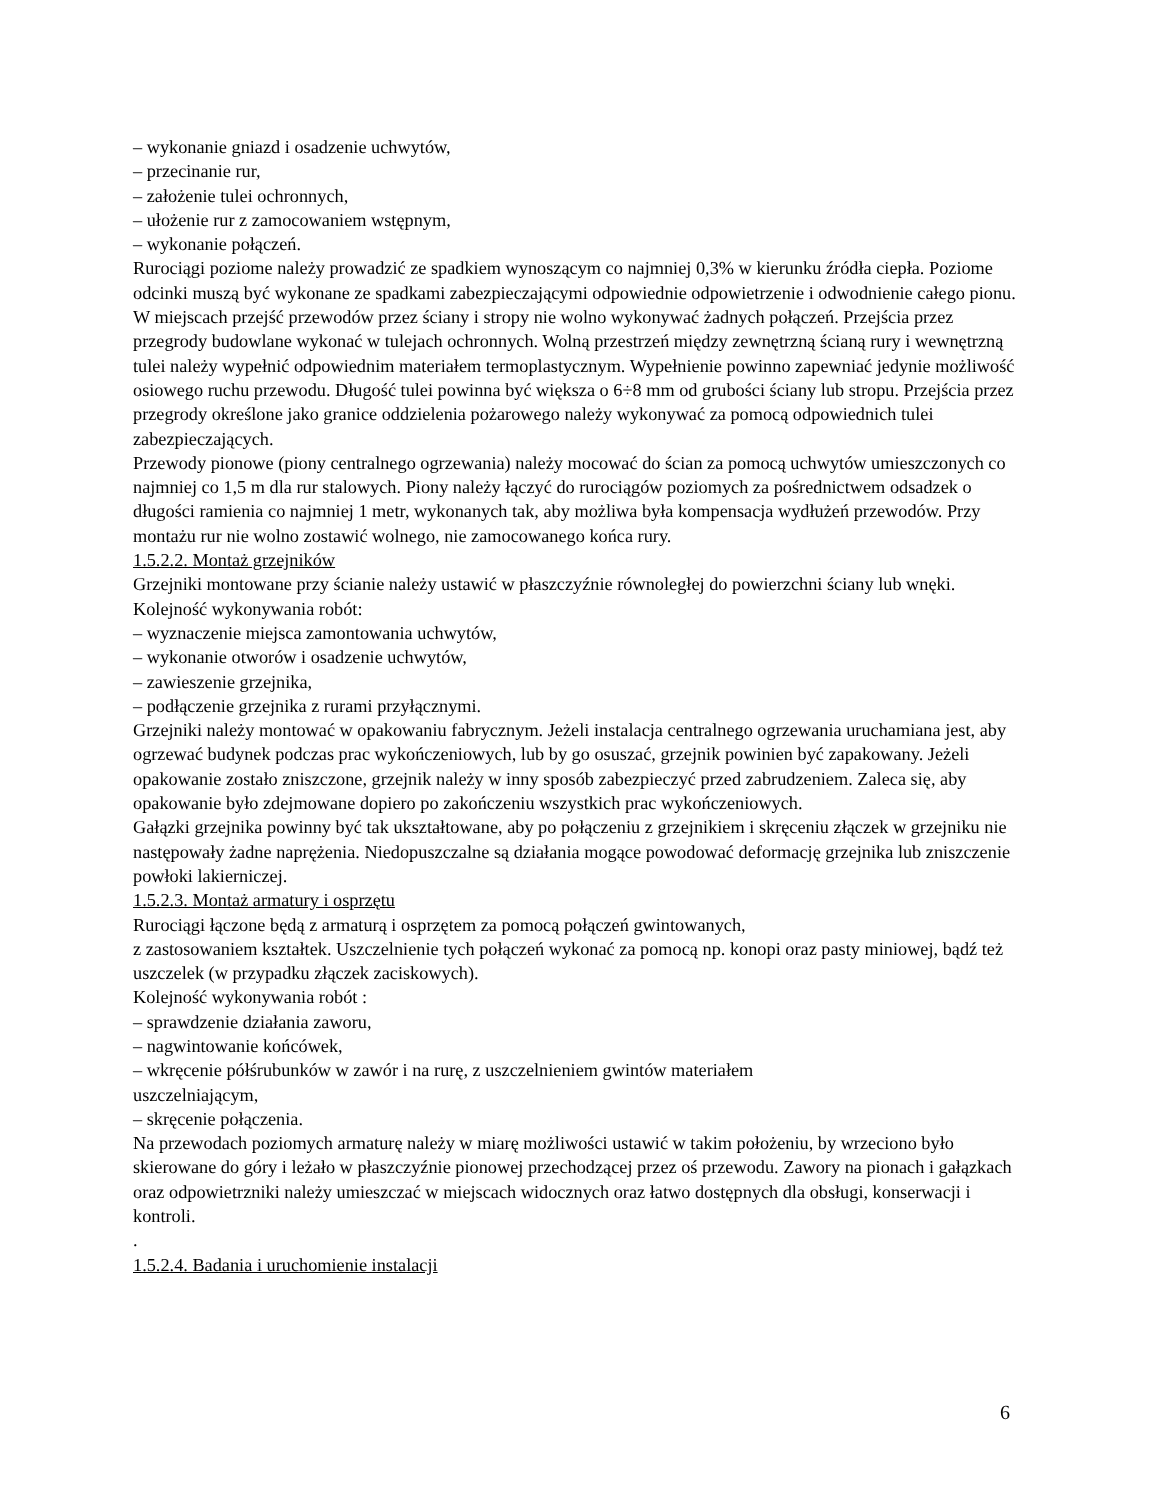– wykonanie gniazd i osadzenie uchwytów,
– przecinanie rur,
– założenie tulei ochronnych,
– ułożenie rur z zamocowaniem wstępnym,
– wykonanie połączeń.
Rurociągi poziome należy prowadzić ze spadkiem wynoszącym co najmniej 0,3% w kierunku źródła ciepła. Poziome odcinki muszą być wykonane ze spadkami zabezpieczającymi odpowiednie odpowietrzenie i odwodnienie całego pionu.
W miejscach przejść przewodów przez ściany i stropy nie wolno wykonywać żadnych połączeń. Przejścia przez przegrody budowlane wykonać w tulejach ochronnych. Wolną przestrzeń między zewnętrzną ścianą rury i wewnętrzną tulei należy wypełnić odpowiednim materiałem termoplastycznym. Wypełnienie powinno zapewniać jedynie możliwość osiowego ruchu przewodu. Długość tulei powinna być większa o 6÷8 mm od grubości ściany lub stropu. Przejścia przez przegrody określone jako granice oddzielenia pożarowego należy wykonywać za pomocą odpowiednich tulei zabezpieczających.
Przewody pionowe (piony centralnego ogrzewania) należy mocować do ścian za pomocą uchwytów umieszczonych co najmniej co 1,5 m dla rur stalowych. Piony należy łączyć do rurociągów poziomych za pośrednictwem odsadzek o długości ramienia co najmniej 1 metr, wykonanych tak, aby możliwa była kompensacja wydłużeń przewodów. Przy montażu rur nie wolno zostawić wolnego, nie zamocowanego końca rury.
1.5.2.2. Montaż grzejników
Grzejniki montowane przy ścianie należy ustawić w płaszczyźnie równoległej do powierzchni ściany lub wnęki.
Kolejność wykonywania robót:
– wyznaczenie miejsca zamontowania uchwytów,
– wykonanie otworów i osadzenie uchwytów,
– zawieszenie grzejnika,
– podłączenie grzejnika z rurami przyłącznymi.
Grzejniki należy montować w opakowaniu fabrycznym. Jeżeli instalacja centralnego ogrzewania uruchamiana jest, aby ogrzewać budynek podczas prac wykończeniowych, lub by go osuszać, grzejnik powinien być zapakowany. Jeżeli opakowanie zostało zniszczone, grzejnik należy w inny sposób zabezpieczyć przed zabrudzeniem. Zaleca się, aby opakowanie było zdejmowane dopiero po zakończeniu wszystkich prac wykończeniowych.
Gałązki grzejnika powinny być tak ukształtowane, aby po połączeniu z grzejnikiem i skręceniu złączek w grzejniku nie następowały żadne naprężenia. Niedopuszczalne są działania mogące powodować deformację grzejnika lub zniszczenie powłoki lakierniczej.
1.5.2.3. Montaż armatury i osprzętu
Rurociągi łączone będą z armaturą i osprzętem za pomocą połączeń gwintowanych,
z zastosowaniem kształtek. Uszczelnienie tych połączeń wykonać za pomocą np. konopi oraz pasty miniowej, bądź też uszczelek (w przypadku złączek zaciskowych).
Kolejność wykonywania robót :
– sprawdzenie działania zaworu,
– nagwintowanie końcówek,
– wkręcenie półśrubunków w zawór i na rurę, z uszczelnieniem gwintów materiałem
uszczelniającym,
– skręcenie połączenia.
Na przewodach poziomych armaturę należy w miarę możliwości ustawić w takim położeniu, by wrzeciono było skierowane do góry i leżało w płaszczyźnie pionowej przechodzącej przez oś przewodu. Zawory na pionach i gałązkach oraz odpowietrzniki należy umieszczać w miejscach widocznych oraz łatwo dostępnych dla obsługi, konserwacji i kontroli.
.
1.5.2.4. Badania i uruchomienie instalacji
6